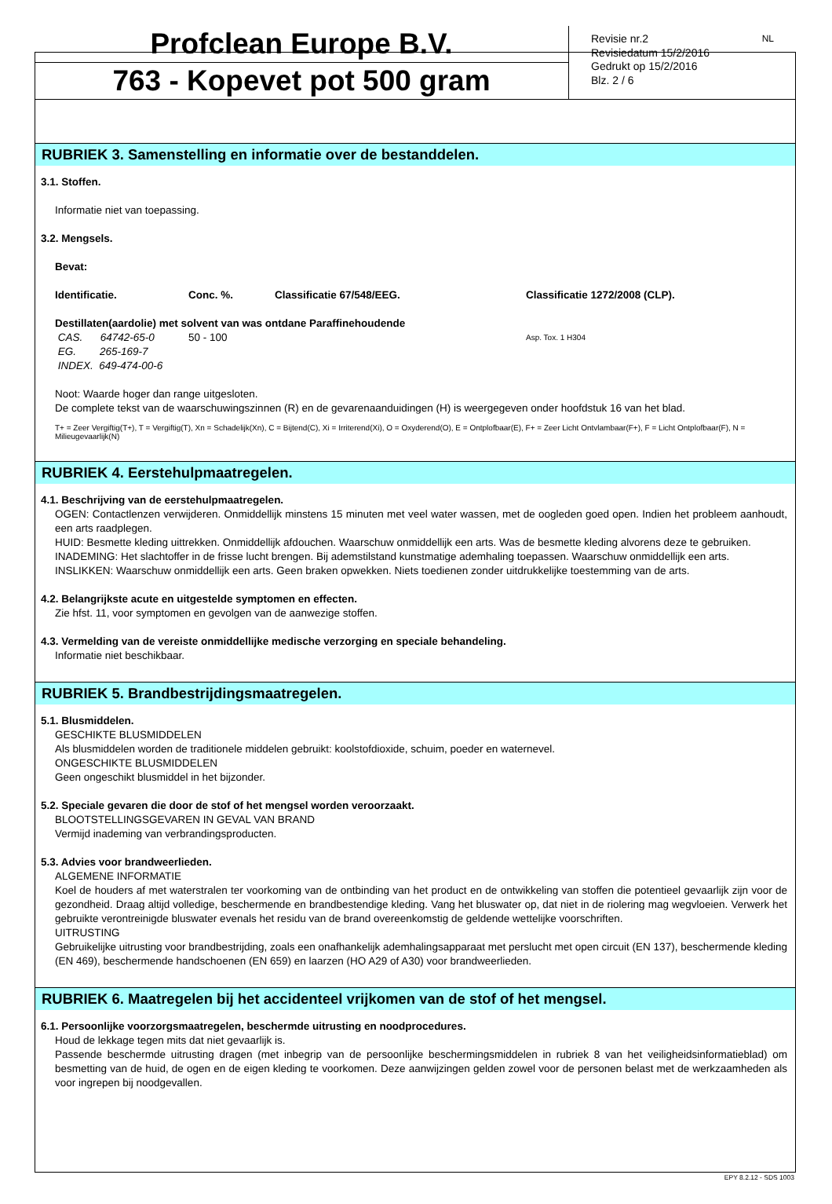Profclean Europe B.V.
763 - Kopevet pot 500 gram
Revisie nr.2
Revisiedatum 15/2/2016
Gedrukt op 15/2/2016
Blz. 2 / 6
NL
RUBRIEK 3. Samenstelling en informatie over de bestanddelen.
3.1. Stoffen.
Informatie niet van toepassing.
3.2. Mengsels.
Bevat:
| Identificatie. | Conc. %. | Classificatie 67/548/EEG. | Classificatie 1272/2008 (CLP). |
| --- | --- | --- | --- |
| Destillaten(aardolie) met solvent van was ontdane Paraffinehoudende | | | |
| CAS. 64742-65-0 | 50 - 100 | | Asp. Tox. 1 H304 |
| EG. 265-169-7 | | | |
| INDEX. 649-474-00-6 | | | |
Noot: Waarde hoger dan range uitgesloten.
De complete tekst van de waarschuwingszinnen (R) en de gevarenaanduidingen (H) is weergegeven onder hoofdstuk 16 van het blad.
T+ = Zeer Vergiftig(T+), T = Vergiftig(T), Xn = Schadelijk(Xn), C = Bijtend(C), Xi = Irriterend(Xi), O = Oxyderend(O), E = Ontplofbaar(E), F+ = Zeer Licht Ontvlambaar(F+), F = Licht Ontplofbaar(F), N = Milieugevaarlijk(N)
RUBRIEK 4. Eerstehulpmaatregelen.
4.1. Beschrijving van de eerstehulpmaatregelen.
OGEN: Contactlenzen verwijderen. Onmiddellijk minstens 15 minuten met veel water wassen, met de oogleden goed open. Indien het probleem aanhoudt, een arts raadplegen.
HUID: Besmette kleding uittrekken. Onmiddellijk afdouchen. Waarschuw onmiddellijk een arts. Was de besmette kleding alvorens deze te gebruiken.
INADEMING: Het slachtoffer in de frisse lucht brengen. Bij ademstilstand kunstmatige ademhaling toepassen. Waarschuw onmiddellijk een arts.
INSLIKKEN: Waarschuw onmiddellijk een arts. Geen braken opwekken. Niets toedienen zonder uitdrukkelijke toestemming van de arts.
4.2. Belangrijkste acute en uitgestelde symptomen en effecten.
Zie hfst. 11, voor symptomen en gevolgen van de aanwezige stoffen.
4.3. Vermelding van de vereiste onmiddellijke medische verzorging en speciale behandeling.
Informatie niet beschikbaar.
RUBRIEK 5. Brandbestrijdingsmaatregelen.
5.1. Blusmiddelen.
GESCHIKTE BLUSMIDDELEN
Als blusmiddelen worden de traditionele middelen gebruikt: koolstofdioxide, schuim, poeder en waternevel.
ONGESCHIKTE BLUSMIDDELEN
Geen ongeschikt blusmiddel in het bijzonder.
5.2. Speciale gevaren die door de stof of het mengsel worden veroorzaakt.
BLOOTSTELLINGSGEVAREN IN GEVAL VAN BRAND
Vermijd inademing van verbrandingsproducten.
5.3. Advies voor brandweerlieden.
ALGEMENE INFORMATIE
Koel de houders af met waterstralen ter voorkoming van de ontbinding van het product en de ontwikkeling van stoffen die potentieel gevaarlijk zijn voor de gezondheid. Draag altijd volledige, beschermende en brandbestendige kleding. Vang het bluswater op, dat niet in de riolering mag wegvloeien. Verwerk het gebruikte verontreinigde bluswater evenals het residu van de brand overeenkomstig de geldende wettelijke voorschriften.
UITRUSTING
Gebruikelijke uitrusting voor brandbestrijding, zoals een onafhankelijk ademhalingsapparaat met perslucht met open circuit (EN 137), beschermende kleding (EN 469), beschermende handschoenen (EN 659) en laarzen (HO A29 of A30) voor brandweerlieden.
RUBRIEK 6. Maatregelen bij het accidenteel vrijkomen van de stof of het mengsel.
6.1. Persoonlijke voorzorgsmaatregelen, beschermde uitrusting en noodprocedures.
Houd de lekkage tegen mits dat niet gevaarlijk is.
Passende beschermde uitrusting dragen (met inbegrip van de persoonlijke beschermingsmiddelen in rubriek 8 van het veiligheidsinformatieblad) om besmetting van de huid, de ogen en de eigen kleding te voorkomen. Deze aanwijzingen gelden zowel voor de personen belast met de werkzaamheden als voor ingrepen bij noodgevallen.
EPY 8.2.12 - SDS 1003